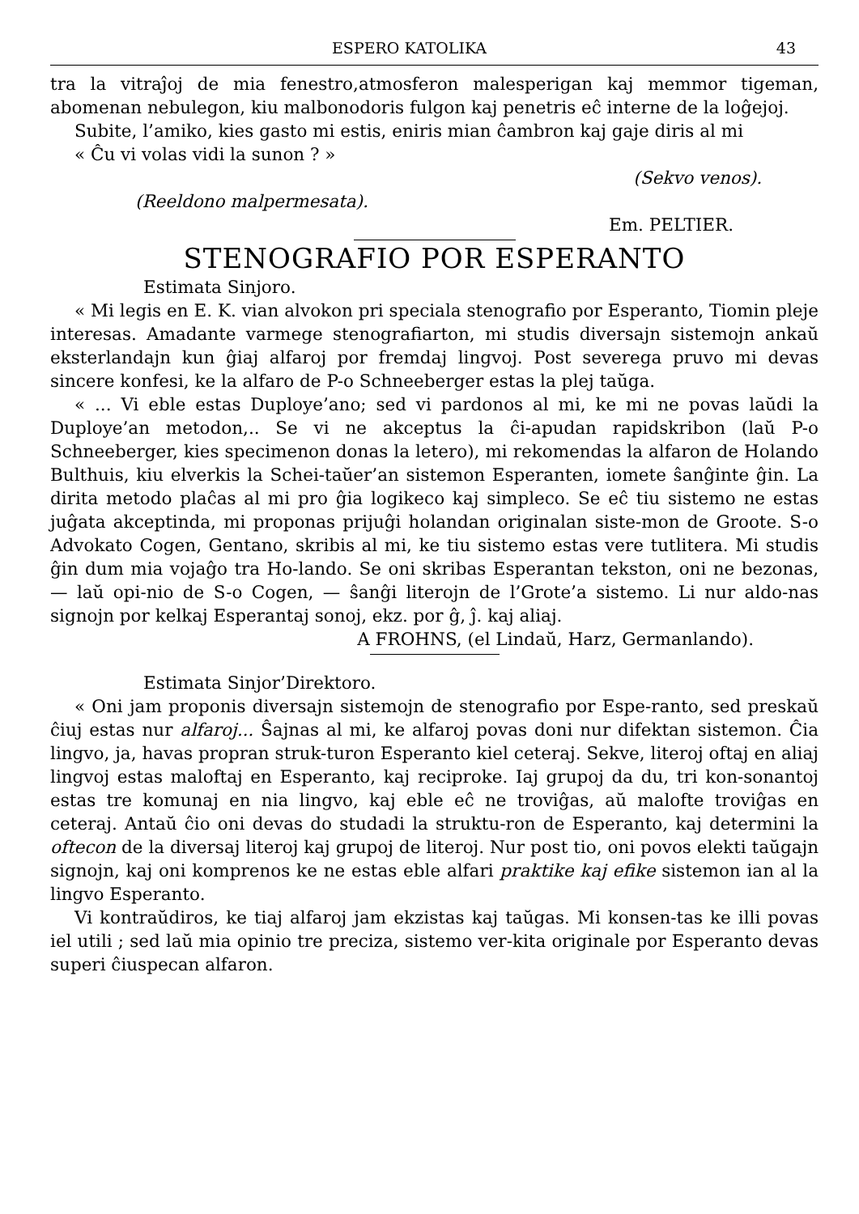ESPERO KATOLIKA 43
tra la vitraĵoj de mia fenestro,atmosferon malesperigan kaj memmor tigeman, abomenan nebulegon, kiu malbonodoris fulgon kaj penetris eĉ interne de la loĝejoj.
Subite, l’amiko, kies gasto mi estis, eniris mian ĉambron kaj gaje diris al mi
« Ĉu vi volas vidi la sunon ? »
(Sekvo venos).
(Reeldono malpermesata).
Em. PELTIER.
STENOGRAFIO POR ESPERANTO
Estimata Sinjoro.
« Mi legis en E. K. vian alvokon pri speciala stenografio por Esperanto, Tiomin pleje interesas. Amadante varmege stenografiarton, mi studis diversajn sistemojn ankaŭ eksterlandajn kun ĝiaj alfaroj por fremdaj lingvoj. Post severega pruvo mi devas sincere konfesi, ke la alfaro de P-o Schneeberger estas la plej taŭga.
« ... Vi eble estas Duploye’ano; sed vi pardonos al mi, ke mi ne povas laŭdi la Duploye’an metodon,.. Se vi ne akceptus la ĉi-apudan rapidskribon (laŭ P-o Schneeberger, kies specimenon donas la letero), mi rekomendas la alfaron de Holando Bulthuis, kiu elverkis la Schei-taŭer’an sistemon Esperanten, iomete ŝanĝinte ĝin. La dirita metodo plaĉas al mi pro ĝia logikeco kaj simpleco. Se eĉ tiu sistemo ne estas juĝata akceptinda, mi proponas prijuĝi holandan originalan siste-mon de Groote. S-o Advokato Cogen, Gentano, skribis al mi, ke tiu sistemo estas vere tutlitera. Mi studis ĝin dum mia vojaĝo tra Ho-lando. Se oni skribas Esperantan tekston, oni ne bezonas, — laŭ opi-nio de S-o Cogen, — ŝanĝi literojn de l’Grote’a sistemo. Li nur aldo-nas signojn por kelkaj Esperantaj sonoj, ekz. por ĝ, ĵ. kaj aliaj.
A FROHNS, (el Lindaŭ, Harz, Germanlando).
Estimata Sinjor’Direktoro.
« Oni jam proponis diversajn sistemojn de stenografio por Espe-ranto, sed preskaŭ ĉiuj estas nur alfaroj... Ŝajnas al mi, ke alfaroj povas doni nur difektan sistemon. Ĉia lingvo, ja, havas propran struk-turon Esperanto kiel ceteraj. Sekve, literoj oftaj en aliaj lingvoj estas maloftaj en Esperanto, kaj reciproke. Iaj grupoj da du, tri kon-sonantoj estas tre komunaj en nia lingvo, kaj eble eĉ ne troviĝas, aŭ malofte troviĝas en ceteraj. Antaŭ ĉio oni devas do studadi la struktu-ron de Esperanto, kaj determini la oftecon de la diversaj literoj kaj grupoj de literoj. Nur post tio, oni povos elekti taŭgajn signojn, kaj oni komprenos ke ne estas eble alfari praktike kaj efike sistemon ian al la lingvo Esperanto.
Vi kontraŭdiros, ke tiaj alfaroj jam ekzistas kaj taŭgas. Mi konsen-tas ke illi povas iel utili ; sed laŭ mia opinio tre preciza, sistemo ver-kita originale por Esperanto devas superi ĉiuspecan alfaron.